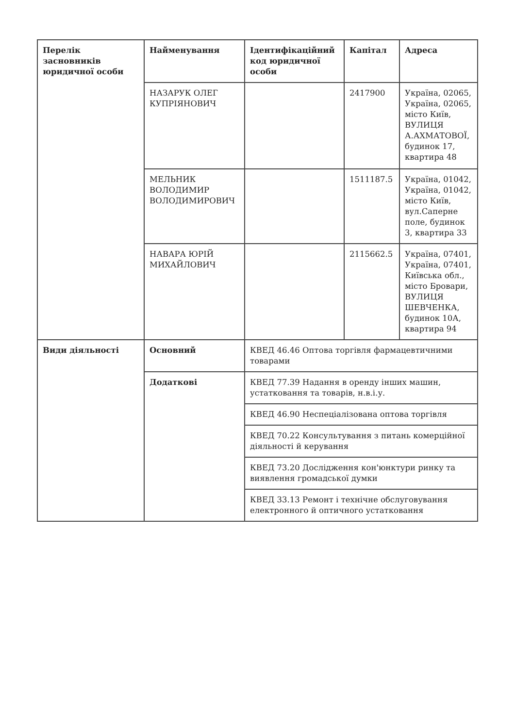| Перелік засновників юридичної особи | Найменування | Ідентифікаційний код юридичної особи | Капітал | Адреса |
| --- | --- | --- | --- | --- |
| | НАЗАРУК ОЛЕГ КУПРІЯНОВИЧ | | 2417900 | Україна, 02065, Україна, 02065, місто Київ, ВУЛИЦЯ А.АХМАТОВОЇ, будинок 17, квартира 48 |
| | МЕЛЬНИК ВОЛОДИМИР ВОЛОДИМИРОВИЧ | | 1511187.5 | Україна, 01042, Україна, 01042, місто Київ, вул.Саперне поле, будинок 3, квартира 33 |
| | НАВАРА ЮРІЙ МИХАЙЛОВИЧ | | 2115662.5 | Україна, 07401, Україна, 07401, Київська обл., місто Бровари, ВУЛИЦЯ ШЕВЧЕНКА, будинок 10А, квартира 94 |
| Види діяльності | Основний | КВЕД 46.46 Оптова торгівля фармацевтичними товарами | | |
| | Додаткові | КВЕД 77.39 Надання в оренду інших машин, устатковання та товарів, н.в.і.у. | | |
| | | КВЕД 46.90 Неспеціалізована оптова торгівля | | |
| | | КВЕД 70.22 Консультування з питань комерційної діяльності й керування | | |
| | | КВЕД 73.20 Дослідження кон'юнктури ринку та виявлення громадської думки | | |
| | | КВЕД 33.13 Ремонт і технічне обслуговування електронного й оптичного устатковання | | |